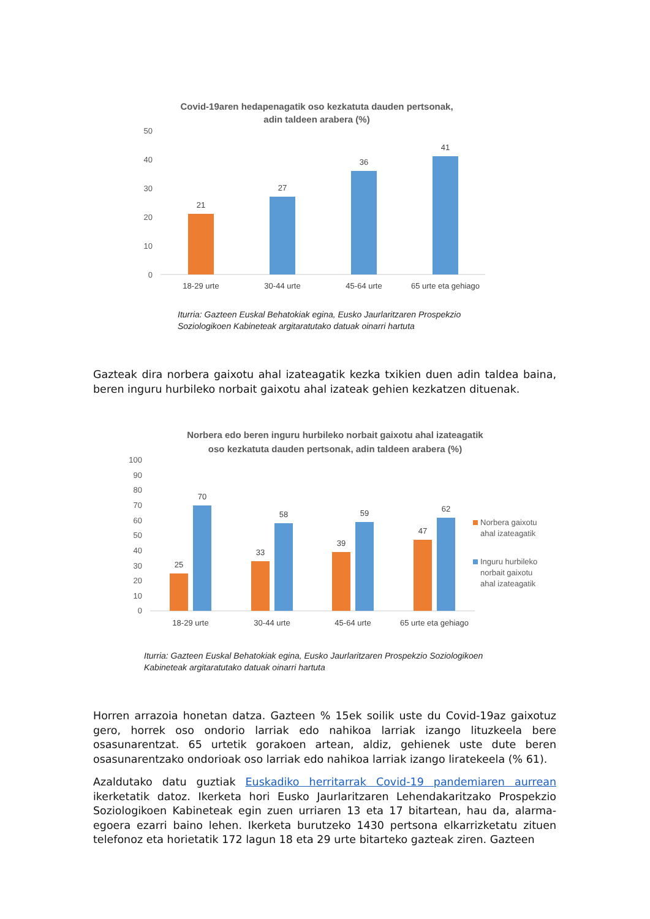Covid-19aren hedapenagatik oso kezkatuta dauden pertsonak,
adin taldeen arabera (%)
50
40
30
20
10
0
21
27
36
41
18-29 urte
30-44 urte
45-64 urte
65 urte eta gehiago
Iturria: Gazteen Euskal Behatokiak egina, Eusko Jaurlaritzaren Prospekzio
Soziologikoen Kabineteak argitaratutako datuak oinarri hartuta
Gazteak dira norbera gaixotu ahal izateagatik kezka txikien duen adin taldea baina, beren inguru hurbileko norbait gaixotu ahal izateak gehien kezkatzen dituenak.
Norbera edo beren inguru hurbileko norbait gaixotu ahal izateagatik
oso kezkatuta dauden pertsonak, adin taldeen arabera (%)
100
90
80
70
60
50
40
30
20
10
0
25
70
33
58
39
59
47
62
18-29 urte
30-44 urte
45-64 urte
65 urte eta gehiago
Norbera gaixotu
ahal izateagatik
Inguru hurbileko
norbait gaixotu
ahal izateagatik
Iturria: Gazteen Euskal Behatokiak egina, Eusko Jaurlaritzaren Prospekzio Soziologikoen
Kabineteak argitaratutako datuak oinarri hartuta
Horren arrazoia honetan datza. Gazteen % 15ek soilik uste du Covid-19az gaixotuz gero, horrek oso ondorio larriak edo nahikoa larriak izango lituzkeela bere osasunarentzat. 65 urtetik gorakoen artean, aldiz, gehienek uste dute beren osasunarentzako ondorioak oso larriak edo nahikoa larriak izango liratekeela (% 61).
Azaldutako datu guztiak Euskadiko herritarrak Covid-19 pandemiaren aurrean ikerketatik datoz. Ikerketa hori Eusko Jaurlaritzaren Lehendakaritzako Prospekzio Soziologikoen Kabineteak egin zuen urriaren 13 eta 17 bitartean, hau da, alarma-egoera ezarri baino lehen. Ikerketa burutzeko 1430 pertsona elkarrizketatu zituen telefonoz eta horietatik 172 lagun 18 eta 29 urte bitarteko gazteak ziren. Gazteen